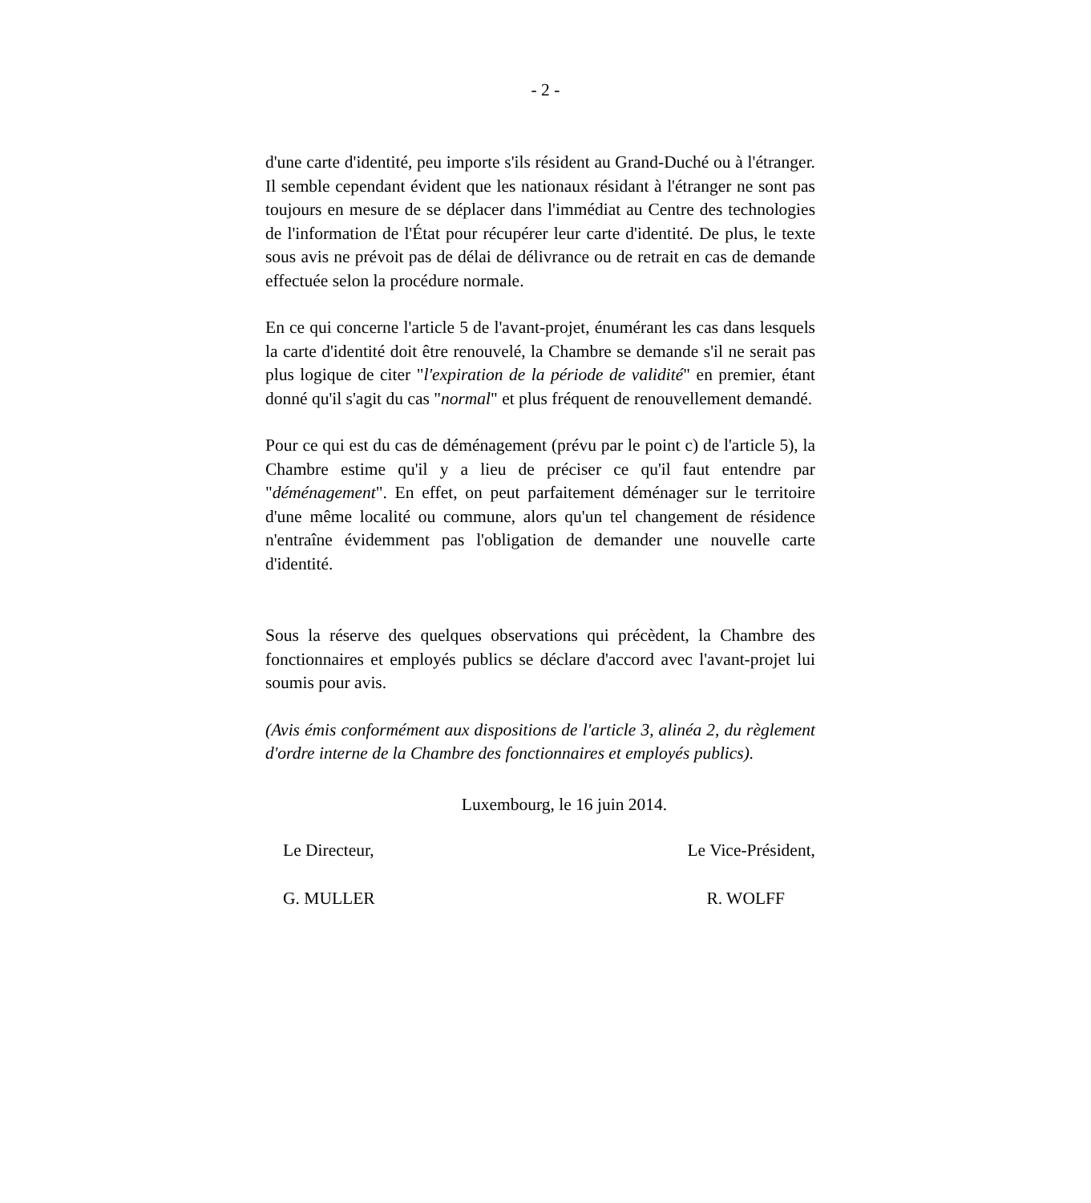- 2 -
d'une carte d'identité, peu importe s'ils résident au Grand-Duché ou à l'étranger. Il semble cependant évident que les nationaux résidant à l'étranger ne sont pas toujours en mesure de se déplacer dans l'immédiat au Centre des technologies de l'information de l'État pour récupérer leur carte d'identité. De plus, le texte sous avis ne prévoit pas de délai de délivrance ou de retrait en cas de demande effectuée selon la procédure normale.
En ce qui concerne l'article 5 de l'avant-projet, énumérant les cas dans lesquels la carte d'identité doit être renouvelé, la Chambre se demande s'il ne serait pas plus logique de citer "l'expiration de la période de validité" en premier, étant donné qu'il s'agit du cas "normal" et plus fréquent de renouvellement demandé.
Pour ce qui est du cas de déménagement (prévu par le point c) de l'article 5), la Chambre estime qu'il y a lieu de préciser ce qu'il faut entendre par "déménagement". En effet, on peut parfaitement déménager sur le territoire d'une même localité ou commune, alors qu'un tel changement de résidence n'entraîne évidemment pas l'obligation de demander une nouvelle carte d'identité.
Sous la réserve des quelques observations qui précèdent, la Chambre des fonctionnaires et employés publics se déclare d'accord avec l'avant-projet lui soumis pour avis.
(Avis émis conformément aux dispositions de l'article 3, alinéa 2, du règlement d'ordre interne de la Chambre des fonctionnaires et employés publics).
Luxembourg, le 16 juin 2014.
Le Directeur, Le Vice-Président,
G. MULLER R. WOLFF